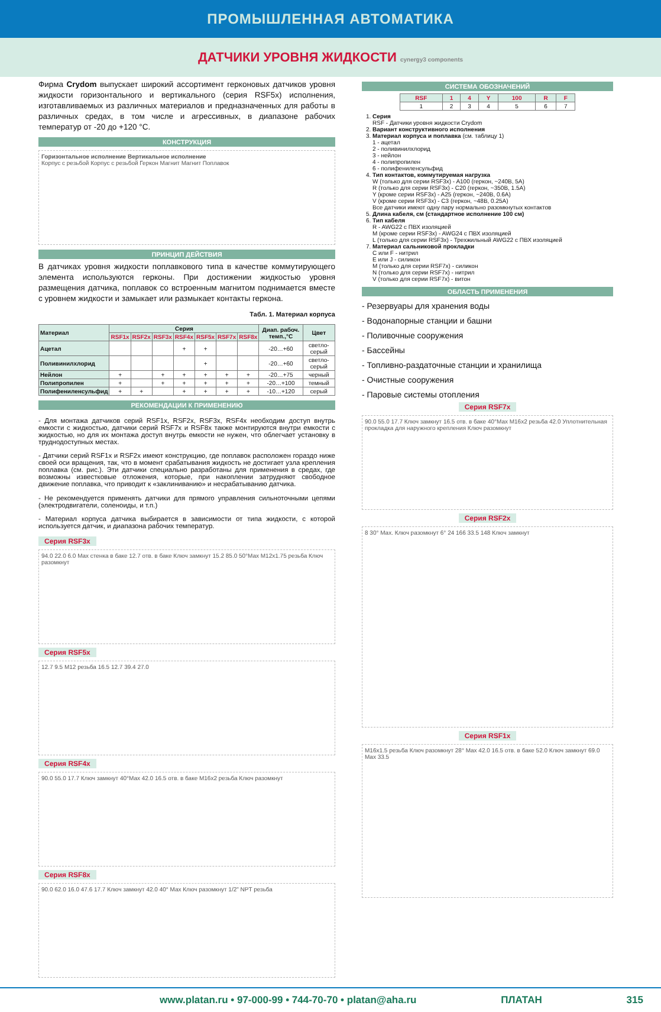ПРОМЫШЛЕННАЯ АВТОМАТИКА
ДАТЧИКИ УРОВНЯ ЖИДКОСТИ cynergy3 components
Фирма Crydom выпускает широкий ассортимент герконовых датчиков уровня жидкости горизонтального и вертикального (серия RSF5x) исполнения, изготавливаемых из различных материалов и предназначенных для работы в различных средах, в том числе и агрессивных, в диапазоне рабочих температур от -20 до +120 °С.
КОНСТРУКЦИЯ
Горизонтальное исполнение Вертикальное исполнение
Корпус с резьбой Корпус с резьбой Геркон Магнит Магнит Поплавок
ПРИНЦИП ДЕЙСТВИЯ
В датчиках уровня жидкости поплавкового типа в качестве коммутирующего элемента используются герконы. При достижении жидкостью уровня размещения датчика, поплавок со встроенным магнитом поднимается вместе с уровнем жидкости и замыкает или размыкает контакты геркона.
Табл. 1. Материал корпуса
| Материал | Серия | | | | | | | Диап. рабоч. темп.,°С | Цвет |
| --- | --- | --- | --- | --- | --- | --- | --- | --- | --- |
| | RSF1x | RSF2x | RSF3x | RSF4x | RSF5x | RSF7x | RSF8x | | |
| Ацетал | | | | + | + | | | -20…+60 | светло-серый |
| Поливинилхлорид | | | | | + | | | -20…+60 | светло-серый |
| Нейлон | + | | + | + | + | + | + | -20…+75 | черный |
| Полипропилен | + | | + | + | + | + | + | -20…+100 | темный |
| Полифениленсульфид | + | + | | + | + | + | + | -10…+120 | серый |
РЕКОМЕНДАЦИИ К ПРИМЕНЕНИЮ
- Для монтажа датчиков серий RSF1x, RSF2x, RSF3x, RSF4x необходим доступ внутрь емкости с жидкостью, датчики серий RSF7x и RSF8x также монтируются внутри емкости с жидкостью, но для их монтажа доступ внутрь емкости не нужен, что облегчает установку в труднодоступных местах.
- Датчики серий RSF1x и RSF2x имеют конструкцию, где поплавок расположен гораздо ниже своей оси вращения, так, что в момент срабатывания жидкость не достигает узла крепления поплавка (см. рис.). Эти датчики специально разработаны для применения в средах, где возможны известковые отложения, которые, при накоплении затрудняют свободное движение поплавка, что приводит к «заклиниванию» и несрабатыванию датчика.
- Не рекомендуется применять датчики для прямого управления сильноточными цепями (электродвигатели, соленоиды, и т.п.)
- Материал корпуса датчика выбирается в зависимости от типа жидкости, с которой используется датчик, и диапазона рабочих температур.
Серия RSF3x
94.0 22.0 6.0 Max стенка в баке 12.7 отв. в баке Ключ замкнут 15.2 85.0 50°Max M12x1.75 резьба Ключ разомкнут
Серия RSF5x
12.7 9.5 M12 резьба 16.5 12.7 39.4 27.0
Серия RSF4x
90.0 55.0 17.7 Ключ замкнут 40°Max 42.0 16.5 отв. в баке M16x2 резьба Ключ разомкнут
Серия RSF8x
90.0 62.0 16.0 47.6 17.7 Ключ замкнут 42.0 40° Max Ключ разомкнут 1/2" NPT резьба
СИСТЕМА ОБОЗНАЧЕНИЙ
| RSF | 1 | 4 | Y | 100 | R | F |
| --- | --- | --- | --- | --- | --- | --- |
| 1 | 2 | 3 | 4 | 5 | 6 | 7 |
1. Серия
RSF - Датчики уровня жидкости Crydom
2. Вариант конструктивного исполнения
3. Материал корпуса и поплавка (см. таблицу 1)
1 - ацетал
2 - поливинилхлорид
3 - нейлон
4 - полипропилен
6 - полифениленсульфид
4. Тип контактов, коммутируемая нагрузка
W (только для серии RSF3x) - A100 (геркон, ~240В, 5А)
R (только для серии RSF3x) - C20 (геркон, ~350В, 1.5А)
Y (кроме серии RSF3x) - A25 (геркон, ~240В, 0.6А)
V (кроме серии RSF3x) - C3 (геркон, ~48В, 0.25А)
Все датчики имеют одну пару нормально разомкнутых контактов
5. Длина кабеля, см (стандартное исполнение 100 см)
6. Тип кабеля
R - AWG22 с ПВХ изоляцией
M (кроме серии RSF3x) - AWG24 с ПВХ изоляцией
L (только для серии RSF3x) - Трехжильный AWG22 с ПВХ изоляцией
7. Материал сальниковой прокладки
C или F - нитрил
E или J - силикон
M (только для серии RSF7x) - силикон
N (только для серии RSF7x) - нитрил
V (только для серии RSF7x) - витон
ОБЛАСТЬ ПРИМЕНЕНИЯ
- Резервуары для хранения воды
- Водонапорные станции и башни
- Поливочные сооружения
- Бассейны
- Топливно-раздаточные станции и хранилища
- Очистные сооружения
- Паровые системы отопления
Серия RSF7x
90.0 55.0 17.7 Ключ замкнут 16.5 отв. в баке 40°Max M16x2 резьба 42.0 Уплотнительная прокладка для наружного крепления Ключ разомкнут
Серия RSF2x
8 30° Max. Ключ разомкнут 6° 24 166 33.5 148 Ключ замкнут
Серия RSF1x
M16x1.5 резьба Ключ разомкнут 28° Max 42.0 16.5 отв. в баке 52.0 Ключ замкнут 69.0 Max 33.5
www.platan.ru • 97-000-99 • 744-70-70 • platan@aha.ru ПЛАТАН 315